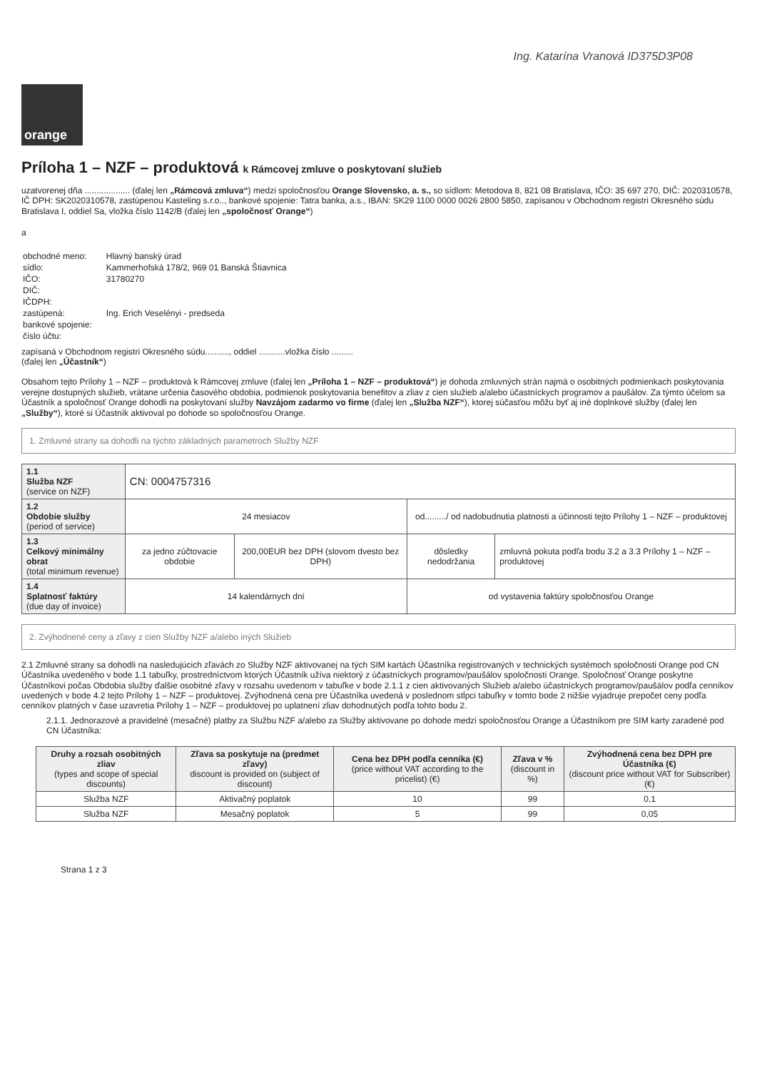Ing. Katarína Vranová ID375D3P08
orange
Príloha 1 – NZF – produktová k Rámcovej zmluve o poskytovaní služieb
uzatvorenej dňa ................... (ďalej len „Rámcová zmluva“) medzi spoločnosťou Orange Slovensko, a. s., so sídlom: Metodova 8, 821 08 Bratislava, IČO: 35 697 270, DIČ: 2020310578, IČ DPH: SK2020310578, zastúpenou Kasteling s.r.o.., bankové spojenie: Tatra banka, a.s., IBAN: SK29 1100 0000 0026 2800 5850, zapísanou v Obchodnom registri Okresného súdu Bratislava I, oddiel Sa, vložka číslo 1142/B (ďalej len „spoločnosť Orange“)
a
| obchodné meno: | Hlavný banský úrad |
| sídlo: | Kammerhofská 178/2, 969 01 Banská Štiavnica |
| IČO: | 31780270 |
| DIČ: | |
| IČDPH: | |
| zastúpená: | Ing. Erich Veselényi - predseda |
| bankové spojenie: | |
| číslo účtu: | |
zapísaná v Obchodnom registri Okresného súdu.........., oddiel ...........vložka číslo .........
(ďalej len „Účastník“)
Obsahom tejto Prílohy 1 – NZF – produktová k Rámcovej zmluve (ďalej len „Príloha 1 – NZF – produktová“) je dohoda zmluvných strán najmä o osobitných podmienkach poskytovania verejne dostupných služieb, vrátane určenia časového obdobia, podmienok poskytovania benefitov a zliav z cien služieb a/alebo účastníckych programov a paušálov. Za týmto účelom sa Účastník a spoločnosť Orange dohodli na poskytovaní služby Navzájom zadarmo vo firme (ďalej len „Služba NZF“), ktorej súčasťou môžu byť aj iné doplnkové služby (ďalej len „Služby“), ktoré si Účastník aktivoval po dohode so spoločnosťou Orange.
1. Zmluvné strany sa dohodli na týchto základných parametroch Služby NZF
| 1.1 Služba NZF (service on NZF) | CN: 0004757316 | | | |
| 1.2 Obdobie služby (period of service) | 24 mesiacov | | od........./ od nadobudnutia platnosti a účinnosti tejto Prílohy 1 – NZF – produktovej | |
| 1.3 Celkový minimálny obrat (total minimum revenue) | za jedno zúčtovacie obdobie | 200,00EUR bez DPH (slovom dvesto bez DPH) | dôsledky nedodržania | zmluvná pokuta podľa bodu 3.2 a 3.3 Prílohy 1 – NZF – produktovej |
| 1.4 Splatnosť faktúry (due day of invoice) | 14 kalendárnych dní | | od vystavenia faktúry spoločnosťou Orange | |
2. Zvýhodnené ceny a zľavy z cien Služby NZF a/alebo iných Služieb
2.1 Zmluvné strany sa dohodli na nasledujúcich zľavách zo Služby NZF aktivovanej na tých SIM kartách Účastníka registrovaných v technických systémoch spoločnosti Orange pod CN Účastníka uvedeného v bode 1.1 tabuľky, prostredníctvom ktorých Účastník užíva niektorý z účastníckych programov/paušálov spoločnosti Orange. Spoločnosť Orange poskytne Účastníkovi počas Obdobia služby ďalšie osobitné zľavy v rozsahu uvedenom v tabuľke v bode 2.1.1 z cien aktivovaných Služieb a/alebo účastníckych programov/paušálov podľa cenníkov uvedených v bode 4.2 tejto Prílohy 1 – NZF – produktovej. Zvýhodnená cena pre Účastníka uvedená v poslednom stĺpci tabuľky v tomto bode 2 nižšie vyjadruje prepočet ceny podľa cenníkov platných v čase uzavretia Prílohy 1 – NZF – produktovej po uplatnení zliav dohodnutých podľa tohto bodu 2.
2.1.1. Jednorazové a pravidelné (mesačné) platby za Službu NZF a/alebo za Služby aktivovane po dohode medzi spoločnosťou Orange a Účastníkom pre SIM karty zaradené pod CN Účastníka:
| Druhy a rozsah osobitných zliav (types and scope of special discounts) | Zľava sa poskytuje na (predmet zľavy) discount is provided on (subject of discount) | Cena bez DPH podľa cenníka (€) (price without VAT according to the pricelist) (€) | Zľava v % (discount in %) | Zvýhodnená cena bez DPH pre Účastníka (€) (discount price without VAT for Subscriber) (€) |
| --- | --- | --- | --- | --- |
| Služba NZF | Aktivačný poplatok | 10 | 99 | 0,1 |
| Služba NZF | Mesačný poplatok | 5 | 99 | 0,05 |
Strana 1 z 3